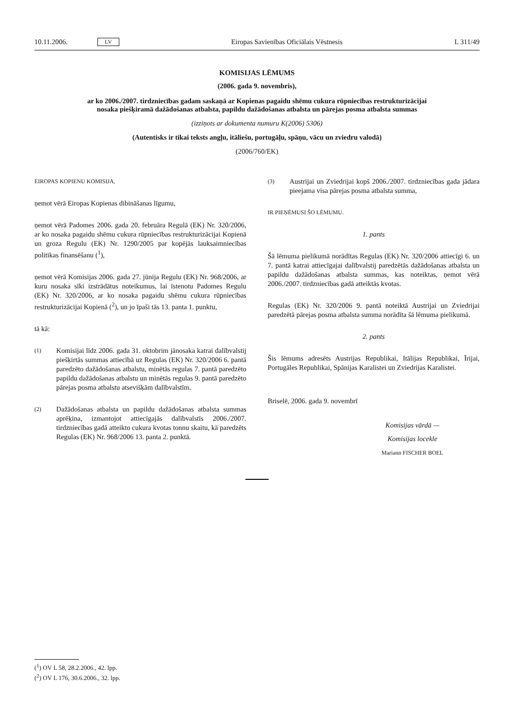10.11.2006. LV Eiropas Savienības Oficiālais Vēstnesis L 311/49
KOMISIJAS LĒMUMS
(2006. gada 9. novembris),
ar ko 2006./2007. tirdzniecības gadam saskaņā ar Kopienas pagaidu shēmu cukura rūpniecības restrukturizācijai nosaka piešķiramā dažādošanas atbalsta, papildu dažādošanas atbalsta un pārejas posma atbalsta summas
(izziņots ar dokumenta numuru K(2006) 5306)
(Autentisks ir tikai teksts angļu, itāliešu, portugāļu, spāņu, vācu un zviedru valodā)
(2006/760/EK)
EIROPAS KOPIENU KOMISIJA,
ņemot vērā Eiropas Kopienas dibināšanas līgumu,
ņemot vērā Padomes 2006. gada 20. februāra Regulā (EK) Nr. 320/2006, ar ko nosaka pagaidu shēmu cukura rūpniecības restrukturizācijai Kopienā un groza Regulu (EK) Nr. 1290/2005 par kopējās lauksaimniecības politikas finansē­šanu (<sup>1</sup>),
ņemot vērā Komisijas 2006. gada 27. jūnija Regulu (EK) Nr. 968/2006, ar kuru nosaka sīki izstrādātus noteikumus, lai īste­notu Padomes Regulu (EK) Nr. 320/2006, ar ko nosaka pagaidu shēmu cukura rūpniecības restrukturizācijai Kopienā (<sup>2</sup>), un jo īpaši tās 13. panta 1. punktu,
tā kā:
(1) Komisijai līdz 2006. gada 31. oktobrim jānosaka katrai dalībvalstij piešķirtās summas attiecībā uz Regulas (EK) Nr. 320/2006 6. pantā paredzēto dažādošanas atbalstu, minētās regulas 7. pantā paredzēto papildu dažādošanas atbalstu un minētās regulas 9. pantā paredzēto pārejas posma atbalstu atsevišķām dalībvalstīm.
(2) Dažādošanas atbalsta un papildu dažādošanas atbalsta summas aprēķina, izmantojot attiecīgajās dalībvalstīs 2006./2007. tirdzniecības gadā atteikto cukura kvotas tonnu skaitu, kā paredzēts Regulas (EK) Nr. 968/2006 13. panta 2. punktā.
(3) Austrijai un Zviedrijai kopš 2006./2007. tirdzniecības gada jādara pieejama visa pārejas posma atbalsta summa,
IR PIEŅĒMUSI ŠO LĒMUMU.
1. pants
Šā lēmuma pielikumā norādītas Regulas (EK) Nr. 320/2006 attiecīgi 6. un 7. pantā katrai attiecīgajai dalībvalstij paredzētās dažādošanas atbalsta un papildu dažādošanas atbalsta summas, kas noteiktas, ņemot vērā 2006./2007. tirdzniecības gadā atteiktās kvotas.
Regulas (EK) Nr. 320/2006 9. pantā noteiktā Austrijai un Zvied­rijai paredzētā pārejas posma atbalsta summa norādīta šā lēmuma pielikumā.
2. pants
Šis lēmums adresēts Austrijas Republikai, Itālijas Republikai, Īrijai, Portugāles Republikai, Spānijas Karalistei un Zviedrijas Karalistei.
Briselē, 2006. gada 9. novembrī
Komisijas vārdā —
Komisijas locekle
Mariann FISCHER BOEL
(<sup>1</sup>) OV L 58, 28.2.2006., 42. lpp.
(<sup>2</sup>) OV L 176, 30.6.2006., 32. lpp.